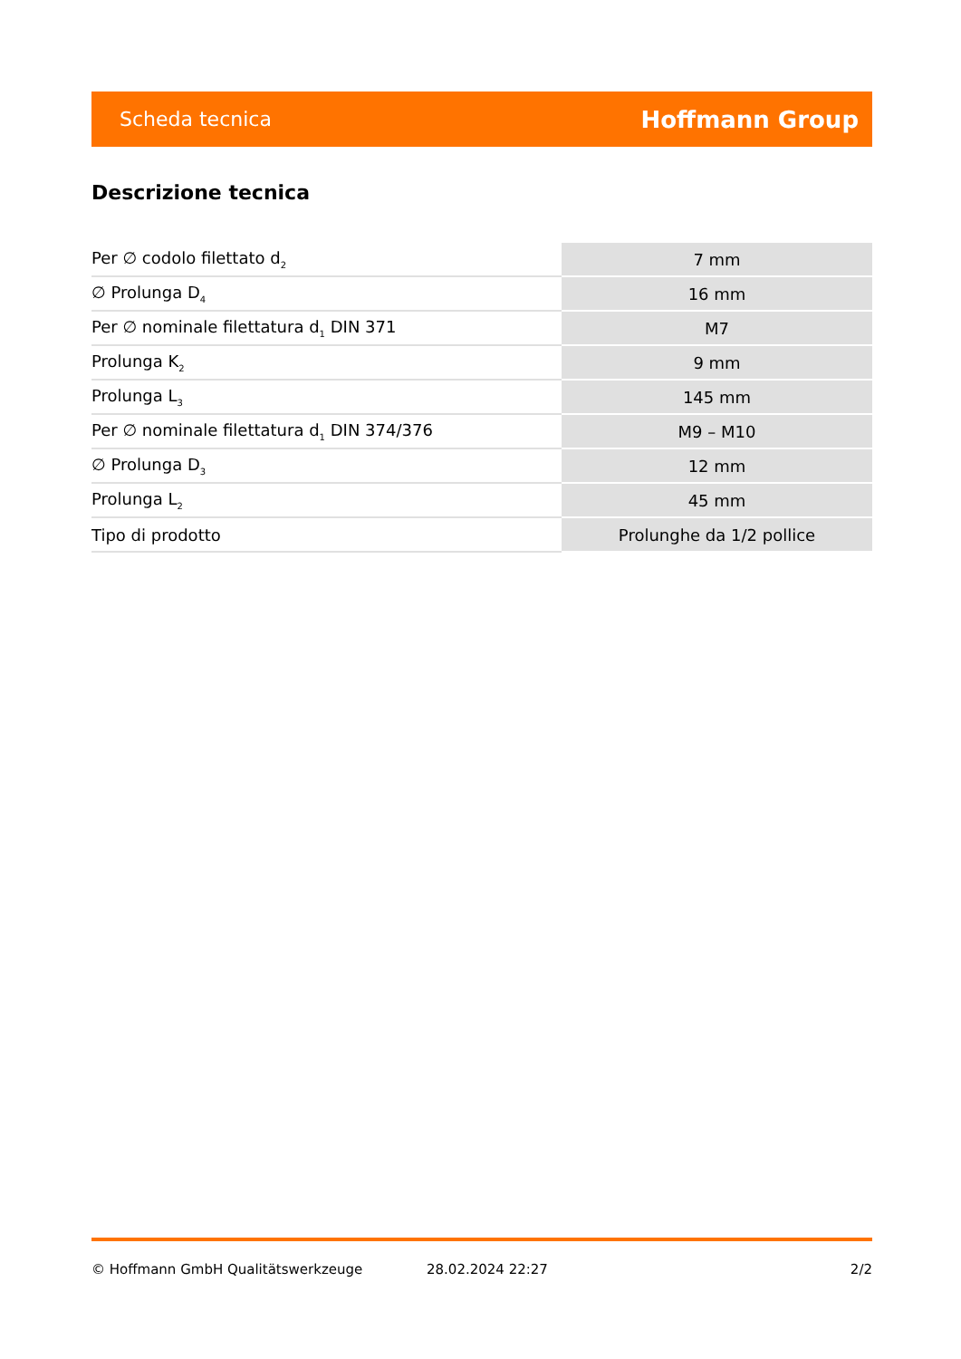Scheda tecnica Hoffmann Group
Descrizione tecnica
| Per ∅ codolo filettato d<sub>2</sub> | 7 mm |
| ∅ Prolunga D<sub>4</sub> | 16 mm |
| Per ∅ nominale filettatura d<sub>1</sub> DIN 371 | M7 |
| Prolunga K<sub>2</sub> | 9 mm |
| Prolunga L<sub>3</sub> | 145 mm |
| Per ∅ nominale filettatura d<sub>1</sub> DIN 374/376 | M9 – M10 |
| ∅ Prolunga D<sub>3</sub> | 12 mm |
| Prolunga L<sub>2</sub> | 45 mm |
| Tipo di prodotto | Prolunghe da 1/2 pollice |
© Hoffmann GmbH Qualitätswerkzeuge 28.02.2024 22:27 2/2